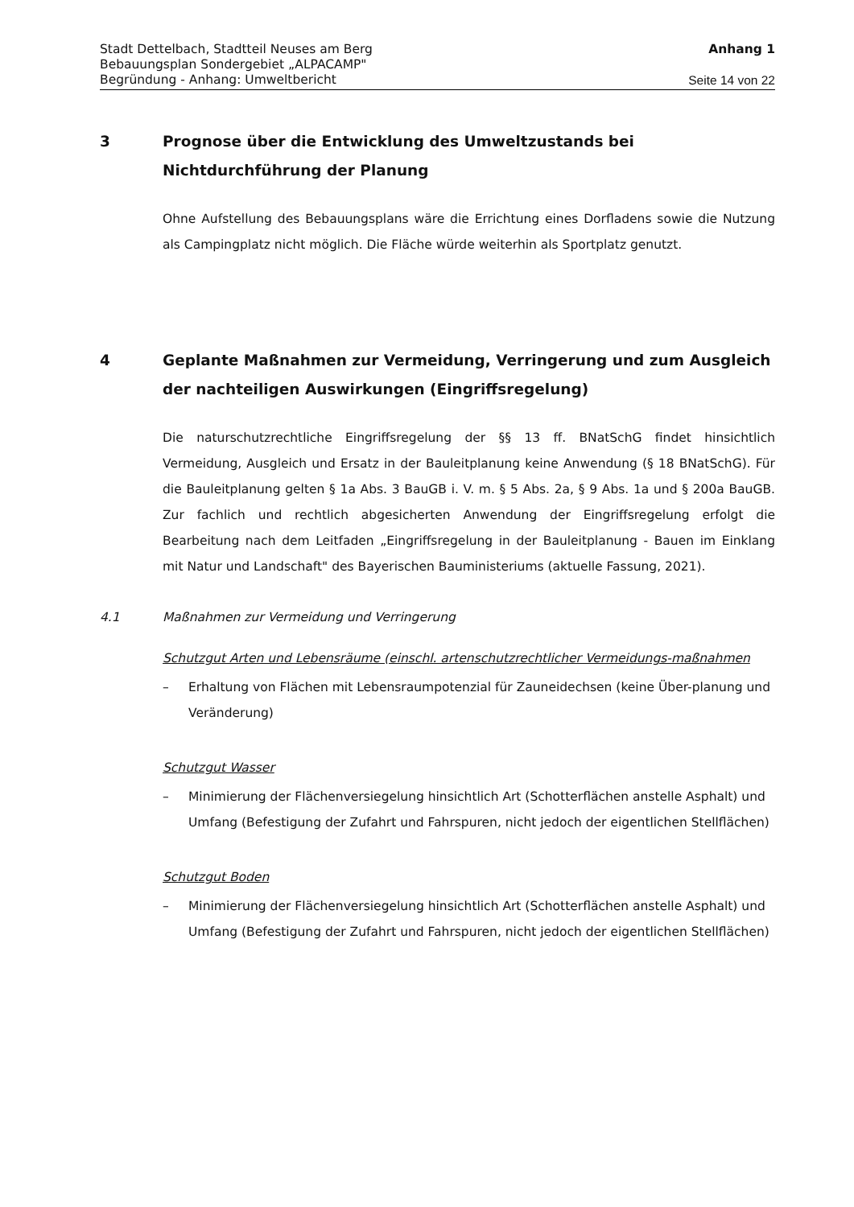Stadt Dettelbach, Stadtteil Neuses am Berg
Bebauungsplan Sondergebiet „ALPACAMP"
Begründung - Anhang: Umweltbericht
Anhang 1
Seite 14 von 22
3 Prognose über die Entwicklung des Umweltzustands bei Nichtdurchführung der Planung
Ohne Aufstellung des Bebauungsplans wäre die Errichtung eines Dorfladens sowie die Nutzung als Campingplatz nicht möglich. Die Fläche würde weiterhin als Sportplatz genutzt.
4 Geplante Maßnahmen zur Vermeidung, Verringerung und zum Ausgleich der nachteiligen Auswirkungen (Eingriffsregelung)
Die naturschutzrechtliche Eingriffsregelung der §§ 13 ff. BNatSchG findet hinsichtlich Vermeidung, Ausgleich und Ersatz in der Bauleitplanung keine Anwendung (§ 18 BNatSchG). Für die Bauleitplanung gelten § 1a Abs. 3 BauGB i. V. m. § 5 Abs. 2a, § 9 Abs. 1a und § 200a BauGB. Zur fachlich und rechtlich abgesicherten Anwendung der Eingriffsregelung erfolgt die Bearbeitung nach dem Leitfaden „Eingriffsregelung in der Bauleitplanung - Bauen im Einklang mit Natur und Landschaft" des Bayerischen Bauministeriums (aktuelle Fassung, 2021).
4.1 Maßnahmen zur Vermeidung und Verringerung
Schutzgut Arten und Lebensräume (einschl. artenschutzrechtlicher Vermeidungs-maßnahmen
– Erhaltung von Flächen mit Lebensraumpotenzial für Zauneidechsen (keine Über-planung und Veränderung)
Schutzgut Wasser
– Minimierung der Flächenversiegelung hinsichtlich Art (Schotterflächen anstelle Asphalt) und Umfang (Befestigung der Zufahrt und Fahrspuren, nicht jedoch der eigentlichen Stellflächen)
Schutzgut Boden
– Minimierung der Flächenversiegelung hinsichtlich Art (Schotterflächen anstelle Asphalt) und Umfang (Befestigung der Zufahrt und Fahrspuren, nicht jedoch der eigentlichen Stellflächen)